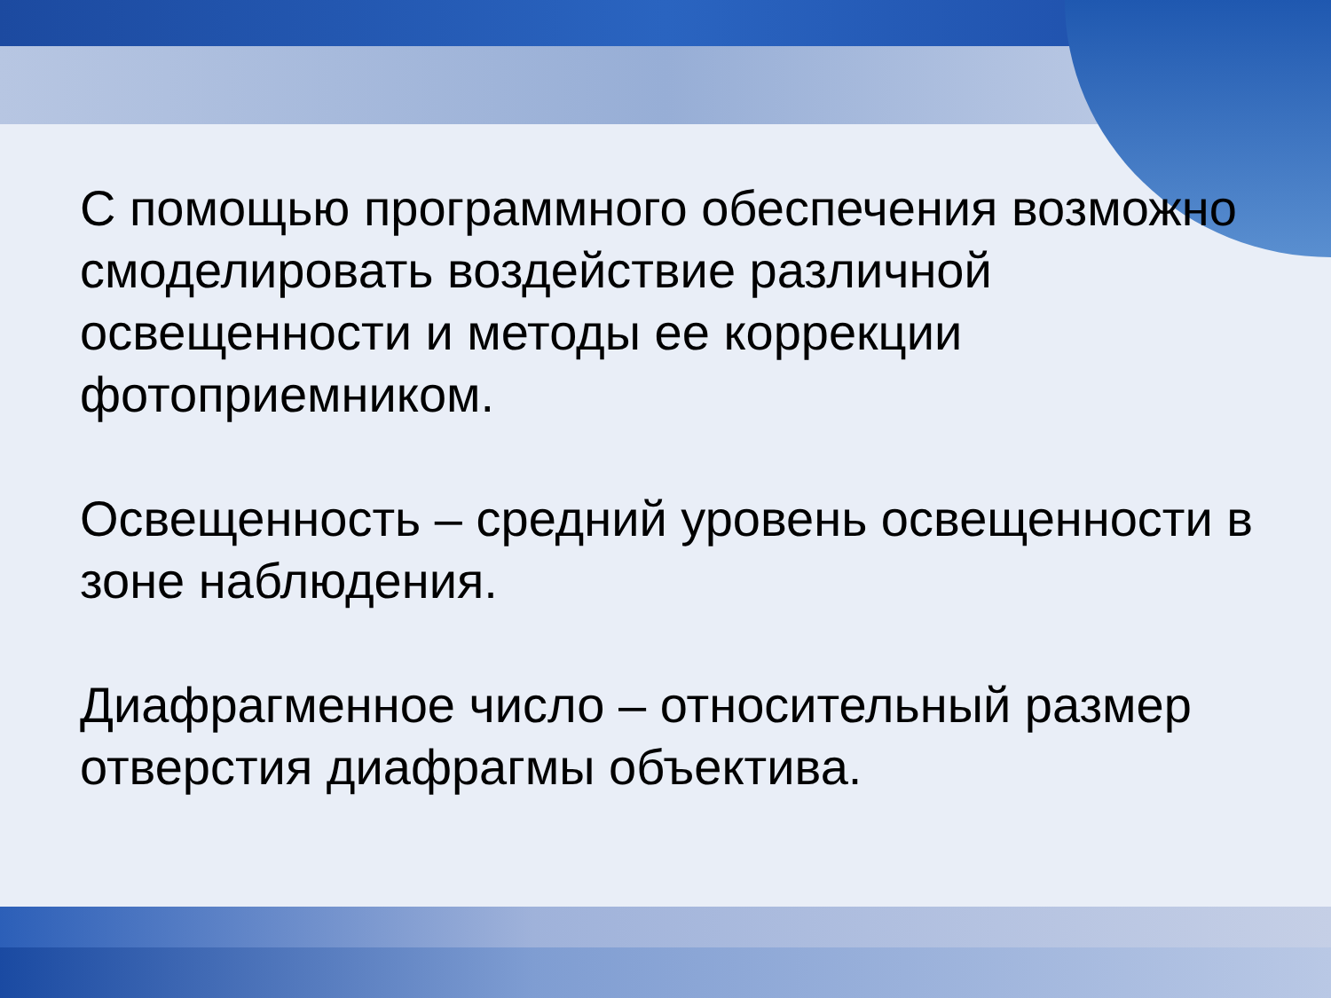С помощью программного обеспечения возможно смоделировать воздействие различной освещенности и методы ее коррекции фотоприемником.
Освещенность – средний уровень освещенности в зоне наблюдения.
Диафрагменное число – относительный размер отверстия диафрагмы объектива.